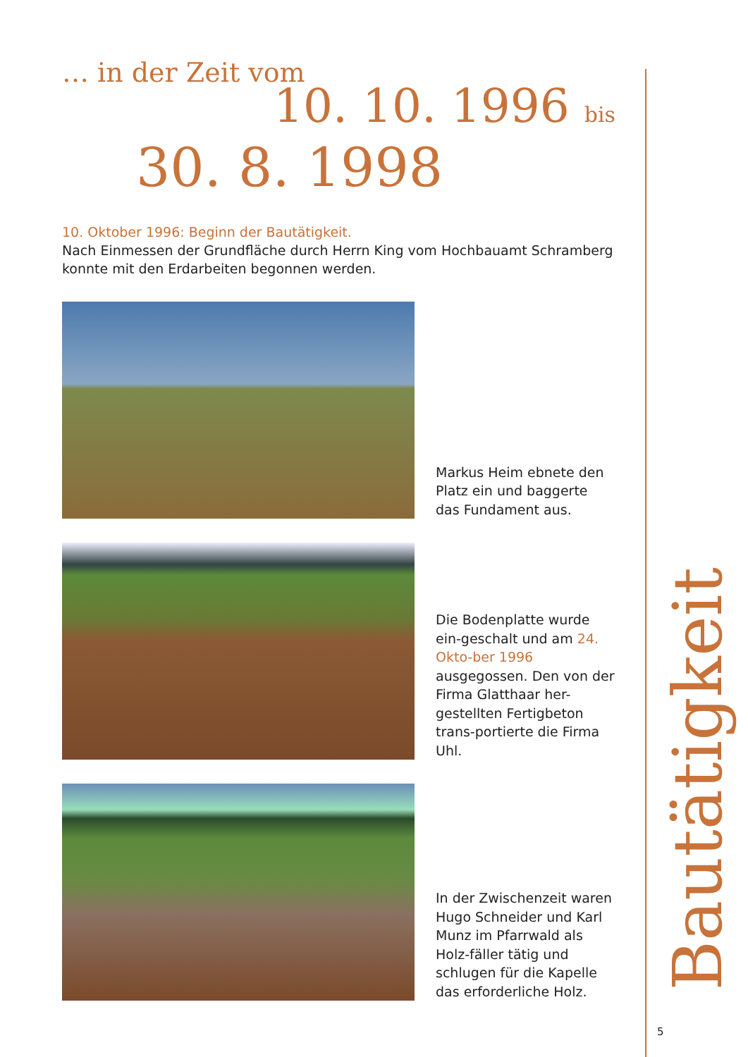… in der Zeit vom
10. 10. 1996 bis
30. 8. 1998
10. Oktober 1996: Beginn der Bautätigkeit.
Nach Einmessen der Grundfläche durch Herrn King vom Hochbauamt Schramberg konnte mit den Erdarbeiten begonnen werden.
Markus Heim ebnete den Platz ein und baggerte das Fundament aus.
Die Bodenplatte wurde ein-geschalt und am 24. Okto-ber 1996 ausgegossen. Den von der Firma Glatthaar her-gestellten Fertigbeton trans-portierte die Firma Uhl.
In der Zwischenzeit waren Hugo Schneider und Karl Munz im Pfarrwald als Holz-fäller tätig und schlugen für die Kapelle das erforderliche Holz.
Bautätigkeit
5